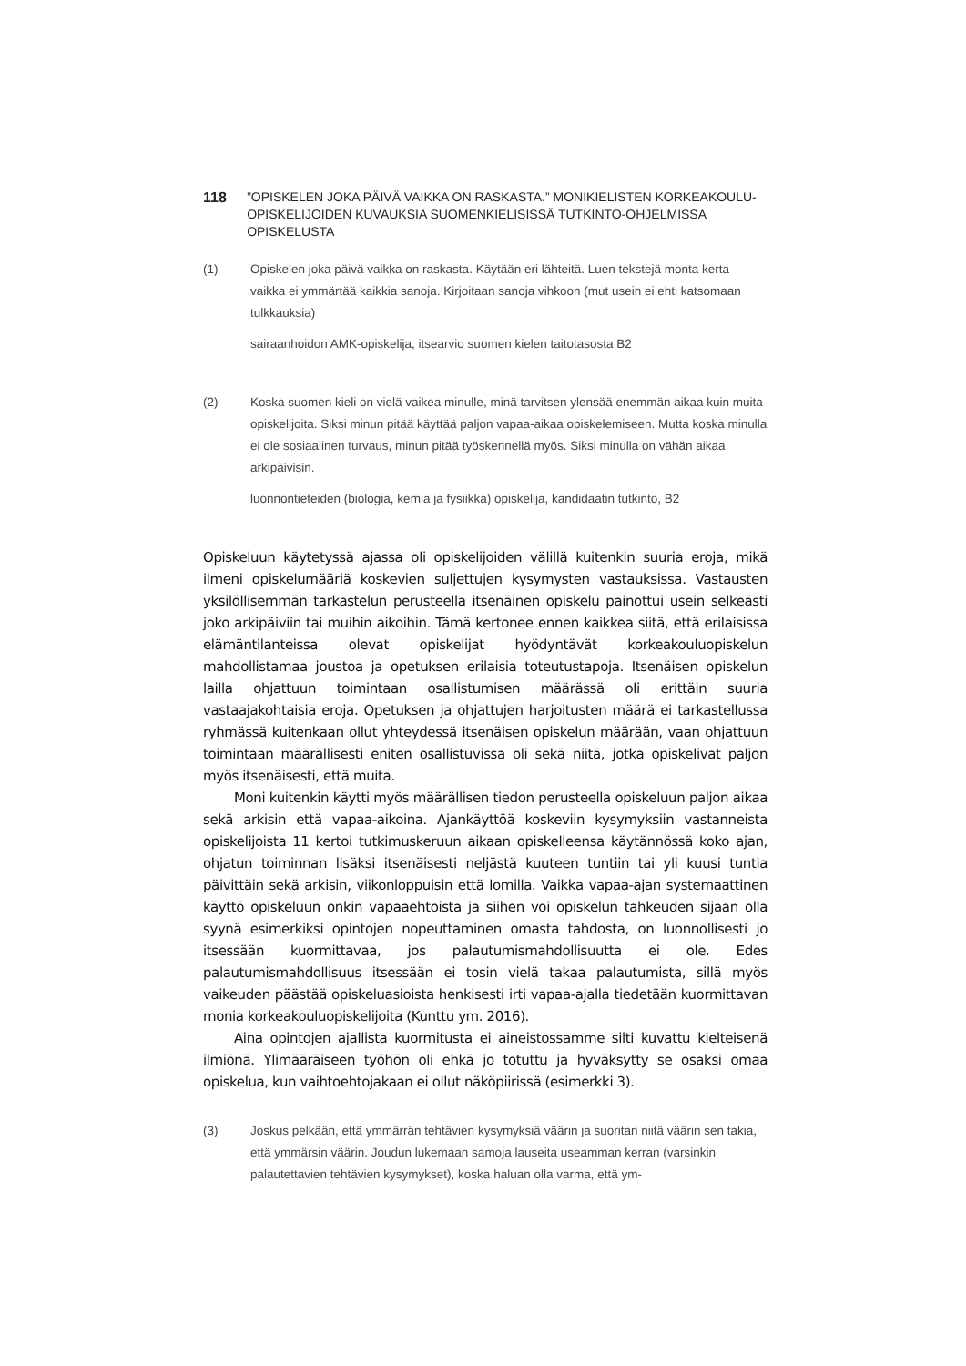118 ”OPISKELEN JOKA PÄIVÄ VAIKKA ON RASKASTA.” MONIKIELISTEN KORKEAKOULU-
OPISKELIJOIDEN KUVAUKSIA SUOMENKIELISISSÄ TUTKINTO-OHJELMISSA OPISKELUSTA
(1) Opiskelen joka päivä vaikka on raskasta. Käytään eri lähteitä. Luen tekstejä monta kerta vaikka ei ymmärtää kaikkia sanoja. Kirjoitaan sanoja vihkoon (mut usein ei ehti katsomaan tulkkauksia)
sairaanhoidon AMK-opiskelija, itsearvio suomen kielen taitotasosta B2
(2) Koska suomen kieli on vielä vaikea minulle, minä tarvitsen ylensää enemmän aikaa kuin muita opiskelijoita. Siksi minun pitää käyttää paljon vapaa-aikaa opiskelemiseen. Mutta koska minulla ei ole sosiaalinen turvaus, minun pitää työskennellä myös. Siksi minulla on vähän aikaa arkipäivisin.
luonnontieteiden (biologia, kemia ja fysiikka) opiskelija, kandidaatin tutkinto, B2
Opiskeluun käytetyssä ajassa oli opiskelijoiden välillä kuitenkin suuria eroja, mikä ilmeni opiskelumääriä koskevien suljettujen kysymysten vastauksissa. Vastausten yksilöllisemmän tarkastelun perusteella itsenäinen opiskelu painottui usein selkeästi joko arkipäiviin tai muihin aikoihin. Tämä kertonee ennen kaikkea siitä, että erilaisissa elämäntilanteissa olevat opiskelijat hyödyntävät korkeakouluopiskelun mahdollistamaa joustoa ja opetuksen erilaisia toteutustapoja. Itsenäisen opiskelun lailla ohjattuun toimintaan osallistumisen määrässä oli erittäin suuria vastaajakohtaisia eroja. Opetuksen ja ohjattujen harjoitusten määrä ei tarkastellussa ryhmässä kuitenkaan ollut yhteydessä itsenäisen opiskelun määrään, vaan ohjattuun toimintaan määrällisesti eniten osallistuvissa oli sekä niitä, jotka opiskelivat paljon myös itsenäisesti, että muita.
Moni kuitenkin käytti myös määrällisen tiedon perusteella opiskeluun paljon aikaa sekä arkisin että vapaa-aikoina. Ajankäyttöä koskeviin kysymyksiin vastanneista opiskelijoista 11 kertoi tutkimuskeruun aikaan opiskelleensa käytännössä koko ajan, ohjatun toiminnan lisäksi itsenäisesti neljästä kuuteen tuntiin tai yli kuusi tuntia päivittäin sekä arkisin, viikonloppuisin että lomilla. Vaikka vapaa-ajan systemaattinen käyttö opiskeluun onkin vapaaehtoista ja siihen voi opiskelun tahkeuden sijaan olla syynä esimerkiksi opintojen nopeuttaminen omasta tahdosta, on luonnollisesti jo itsessään kuormittavaa, jos palautumismahdollisuutta ei ole. Edes palautumismahdollisuus itsessään ei tosin vielä takaa palautumista, sillä myös vaikeuden päästää opiskeluasioista henkisesti irti vapaa-ajalla tiedetään kuormittavan monia korkeakouluopiskelijoita (Kunttu ym. 2016).
Aina opintojen ajallista kuormitusta ei aineistossamme silti kuvattu kielteisenä ilmiönä. Ylimääräiseen työhön oli ehkä jo totuttu ja hyväksytty se osaksi omaa opiskelua, kun vaihtoehtojakaan ei ollut näköpiirissä (esimerkki 3).
(3) Joskus pelkään, että ymmärrän tehtävien kysymyksiä väärin ja suoritan niitä väärin sen takia, että ymmärsin väärin. Joudun lukemaan samoja lauseita useamman kerran (varsinkin palautettavien tehtävien kysymykset), koska haluan olla varma, että ym-